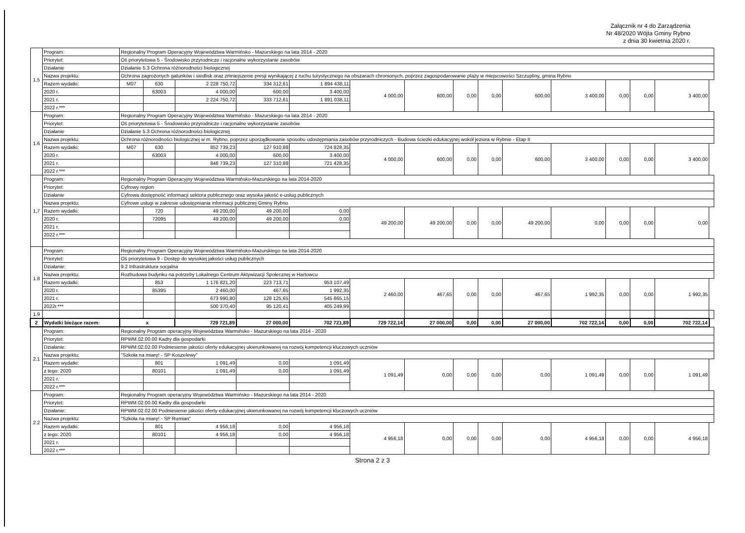Załącznik nr 4 do Zarządzenia
Nr 48/2020 Wójta Gminy Rybno
z dnia 30 kwietnia 2020 r.
| 1.5 | Program: | Regionalny Program Operacyjny Województwa Warmińsko - Mazurskiego na lata 2014 - 2020 | | | | | | | | | | | | | | |
| | Priorytet: | Oś priorytetowa 5 - Środowisko przyrodnicze i racjonalne wykorzystanie zasobów | | | | | | | | | | | | | | |
| | Działanie | Działanie 5.3 Ochrona różnorodności biologicznej | | | | | | | | | | | | | | |
| | Nazwa projektu: | Ochrona zagrożonych gatunków i siedlisk oraz zmniejszenie presji wynikającej z ruchu turystycznego na obszarach chronionych, poprzez zagospodarowanie plaży w miejscowości Szczupliny, gmina Rybno | | | | | | | | | | | | | | |
| | Razem wydatki: | M07 | 630 | 2 228 750,72 | 334 312,61 | 1 894 438,11 | 4 000,00 | 600,00 | 0,00 | 0,00 | 600,00 | 3 400,00 | 0,00 | 0,00 | 3 400,00 | |
| | 2020 r. | | 63003 | 4 000,00 | 600,00 | 3 400,00 | | | | | | | | | | |
| | 2021 r. | | | 2 224 750,72 | 333 712,61 | 1 891 038,11 | | | | | | | | | | |
| | 2022 r.*** | | | | | | | | | | | | | | | |
| 1.6 | Program: | Regionalny Program Operacyjny Województwa Warmińsko - Mazurskiego na lata 2014 - 2020 | | | | | | | | | | | | | | |
| | Priorytet: | Oś priorytetowa 5 - Środowisko przyrodnicze i racjonalne wykorzystanie zasobów | | | | | | | | | | | | | | |
| | Działanie | Działanie 5.3 Ochrona różnorodności biologicznej | | | | | | | | | | | | | | |
| | Nazwa projektu: | Ochrona różnorodności biologicznej w m. Rybno, poprzez uporządkowanie sposobu udostępniania zasobów przyrodniczych - Budowa ścieżki edukacyjnej wokół jeziora w Rybnie - Etap II | | | | | | | | | | | | | | |
| | Razem wydatki: | M07 | 630 | 852 739,23 | 127 910,88 | 724 828,35 | 4 000,00 | 600,00 | 0,00 | 0,00 | 600,00 | 3 400,00 | 0,00 | 0,00 | 3 400,00 | |
| | 2020 r. | | 63003 | 4 000,00 | 600,00 | 3 400,00 | | | | | | | | | | |
| | 2021 r. | | | 848 739,23 | 127 310,88 | 721 428,35 | | | | | | | | | | |
| | 2022 r.*** | | | | | | | | | | | | | | | |
| 1,7 | Program: | Regionalny Program Operacyjny Województwa Warmińsko-Mazurskiego na lata 2014-2020 | | | | | | | | | | | | | | |
| | Priorytet: | Cyfrowy region | | | | | | | | | | | | | | |
| | Działanie | Cyfrowa dostępność informacji sektora publicznego oraz wysoka jakość e-usług publicznych | | | | | | | | | | | | | | |
| | Nazwa projektu: | Cyfrowe usługi w zakresie udostępniania informacji publicznej Gminy Rybno | | | | | | | | | | | | | | |
| | Razem wydatki: | | 720 | 49 200,00 | 49 200,00 | 0,00 | 49 200,00 | 49 200,00 | 0,00 | 0,00 | 49 200,00 | 0,00 | 0,00 | 0,00 | 0,00 | |
| | 2020 r. | | 72095 | 49 200,00 | 49 200,00 | 0,00 | | | | | | | | | | |
| | 2021 r. | | | | | | | | | | | | | | | |
| | 2022 r.*** | | | | | | | | | | | | | | | |
| 1.8 | Program: | Regionalny Program Operacyjny Województwa Warmińsko-Mazurskiego na lata 2014-2020 | | | | | | | | | | | | | | |
| | Priorytet: | Oś priorytetowa 9 - Dostęp do wysokiej jakości usług publicznych | | | | | | | | | | | | | | |
| | Działanie: | 9.2 Infrastruktura socjalna | | | | | | | | | | | | | | |
| | Nazwa projektu: | Rozbudowa budynku na potrzeby Lokalnego Centrum Aktywizacji Społecznej w Hartowcu | | | | | | | | | | | | | | |
| | Razem wydatki: | | 853 | 1 176 821,20 | 223 713,71 | 953 107,49 | 2 460,00 | 467,65 | 0,00 | 0,00 | 467,65 | 1 992,35 | 0,00 | 0,00 | 1 992,35 | |
| | 2020 r. | | 85395 | 2 460,00 | 467,65 | 1 992,35 | | | | | | | | | | |
| | 2021 r. | | | 673 990,80 | 128 125,65 | 545 865,15 | | | | | | | | | | |
| | 2022r.*** | | | 500 370,40 | 95 120,41 | 405 249,99 | | | | | | | | | | |
| 1.9 | | | | | | | | | | | | | | | | |
| 2 | Wydatki bieżące razem: | x | | 729 721,89 | 27 000,00 | 702 721,89 | 729 722,14 | 27 000,00 | 0,00 | 0,00 | 27 000,00 | 702 722,14 | 0,00 | 0,00 | 702 722,14 | |
| 2.1 | Program: | Regionalny Program operacyjny Województwa Warmińsko - Mazurskiego na lata 2014 - 2020 | | | | | | | | | | | | | | |
| | Priorytet: | RPWM.02.00.00 Kadry dla gospodarki | | | | | | | | | | | | | | |
| | Działanie: | RPWM.02.02.00 Podniesienie jakości oferty edukacyjnej ukierunkowanej na rozwój kompetencji kluczowych uczniów | | | | | | | | | | | | | | |
| | Nazwa projektu: | "Szkoła na miarę! - SP Koszelewy" | | | | | | | | | | | | | | |
| | Razem wydatki: | | 801 | 1 091,49 | 0,00 | 1 091,49 | 1 091,49 | 0,00 | 0,00 | 0,00 | 0,00 | 1 091,49 | 0,00 | 0,00 | 1 091,49 | |
| | z tego: 2020 | | 80101 | 1 091,49 | 0,00 | 1 091,49 | | | | | | | | | | |
| | 2021 r. | | | | | | | | | | | | | | | |
| | 2022 r.*** | | | | | | | | | | | | | | | |
| 2.2 | Program: | Regionalny Program operacyjny Województwa Warmińsko - Mazurskiego na lata 2014 - 2020 | | | | | | | | | | | | | | |
| | Priorytet: | RPWM.02.00.00 Kadry dla gospodarki | | | | | | | | | | | | | | |
| | Działanie: | RPWM.02.02.00 Podniesienie jakości oferty edukacyjnej ukierunkowanej na rozwój kompetencji kluczowych uczniów | | | | | | | | | | | | | | |
| | Nazwa projektu: | "Szkoła na miarę! - SP Rumian" | | | | | | | | | | | | | | |
| | Razem wydatki: | | 801 | 4 956,18 | 0,00 | 4 956,18 | 4 956,18 | 0,00 | 0,00 | 0,00 | 0,00 | 4 956,18 | 0,00 | 0,00 | 4 956,18 | |
| | z tego: 2020 | | 80101 | 4 956,18 | 0,00 | 4 956,18 | | | | | | | | | | |
| | 2021 r. | | | | | | | | | | | | | | | |
| | 2022 r.*** | | | | | | | | | | | | | | | |
Strona 2 z 3